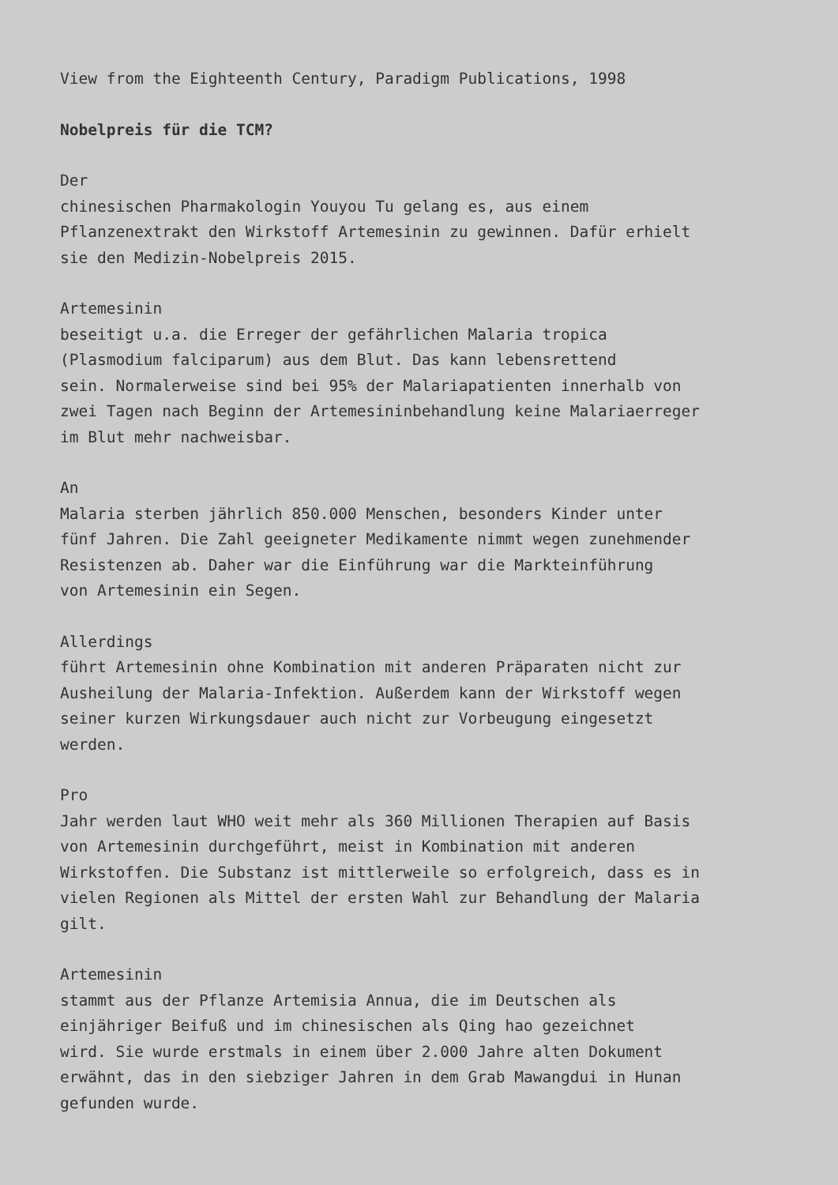View from the Eighteenth Century, Paradigm Publications, 1998
Nobelpreis für die TCM?
Der chinesischen Pharmakologin Youyou Tu gelang es, aus einem Pflanzenextrakt den Wirkstoff Artemesinin zu gewinnen. Dafür erhielt sie den Medizin-Nobelpreis 2015.
Artemesinin beseitigt u.a. die Erreger der gefährlichen Malaria tropica (Plasmodium falciparum) aus dem Blut. Das kann lebensrettend sein. Normalerweise sind bei 95% der Malariapatienten innerhalb von zwei Tagen nach Beginn der Artemesininbehandlung keine Malariaerreger im Blut mehr nachweisbar.
An Malaria sterben jährlich 850.000 Menschen, besonders Kinder unter fünf Jahren. Die Zahl geeigneter Medikamente nimmt wegen zunehmender Resistenzen ab. Daher war die Einführung war die Markteinführung von Artemesinin ein Segen.
Allerdings führt Artemesinin ohne Kombination mit anderen Präparaten nicht zur Ausheilung der Malaria-Infektion. Außerdem kann der Wirkstoff wegen seiner kurzen Wirkungsdauer auch nicht zur Vorbeugung eingesetzt werden.
Pro Jahr werden laut WHO weit mehr als 360 Millionen Therapien auf Basis von Artemesinin durchgeführt, meist in Kombination mit anderen Wirkstoffen. Die Substanz ist mittlerweile so erfolgreich, dass es in vielen Regionen als Mittel der ersten Wahl zur Behandlung der Malaria gilt.
Artemesinin stammt aus der Pflanze Artemisia Annua, die im Deutschen als einjähriger Beifuß und im chinesischen als Qing hao gezeichnet wird. Sie wurde erstmals in einem über 2.000 Jahre alten Dokument erwähnt, das in den siebziger Jahren in dem Grab Mawangdui in Hunan gefunden wurde.